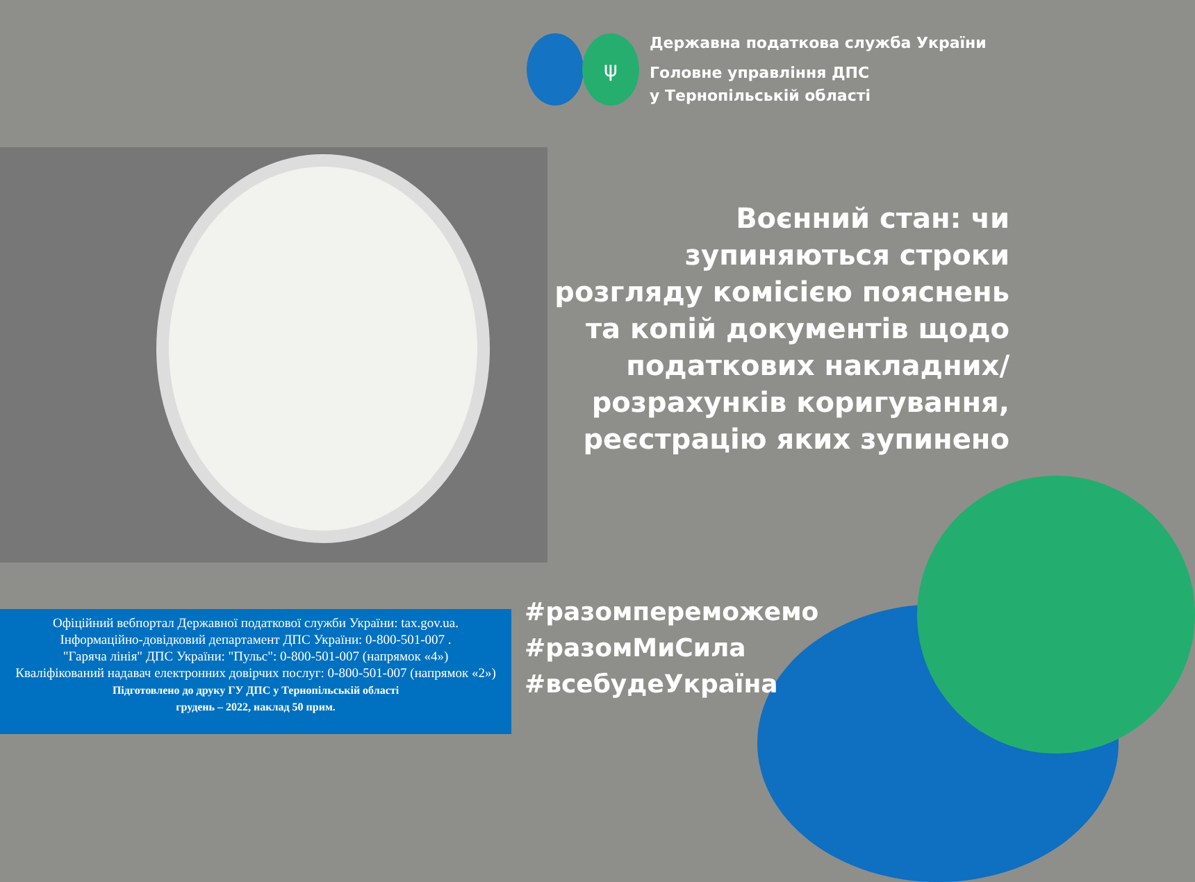ψ
Державна податкова служба України
Головне управління ДПС
у Тернопільській області
Воєнний стан: чи зупиняються строки розгляду комісією пояснень та копій документів щодо податкових накладних/ розрахунків коригування, реєстрацію яких зупинено
#разомпереможемо
#разомМиСила
#всебудеУкраїна
Офіційний вебпортал Державної податкової служби України: tax.gov.ua.
Інформаційно-довідковий департамент ДПС України: 0-800-501-007 .
"Гаряча лінія" ДПС України: "Пульс": 0-800-501-007 (напрямок «4»)
Кваліфікований надавач електронних довірчих послуг: 0-800-501-007 (напрямок «2»)
Підготовлено до друку ГУ ДПС у Тернопільській області
грудень – 2022, наклад 50 прим.